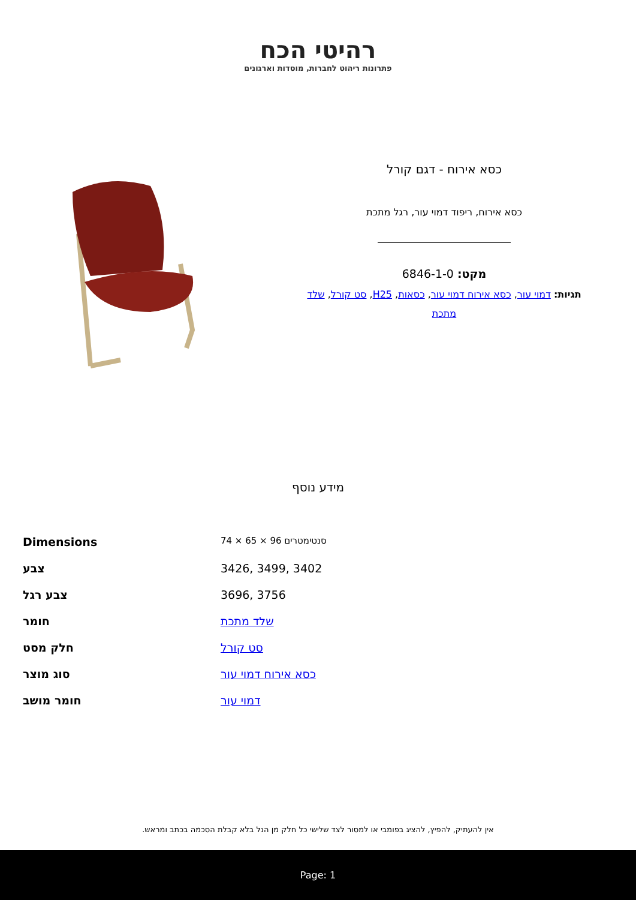רהיטי הכח
פתרונות ריהוט לחברות, מוסדות וארגונים
כסא אירוח - דגם קורל
כסא אירוח, ריפוד דמוי עור, רגל מתכת
מקט: 6846-1-0
תגיות: דמוי עור, כסא אירוח דמוי עור, כסאות, H25, סט קורל, שלד מתכת
מידע נוסף
| Dimensions | 74 × 65 × 96 סנטימטרים |
| צבע | 3426, 3499, 3402 |
| צבע רגל | 3696, 3756 |
| חומר | שלד מתכת |
| חלק מסט | סט קורל |
| סוג מוצר | כסא אירוח דמוי עור |
| חומר מושב | דמוי עור |
אין להעתיק, להפיץ, להציג בפומבי או למסור לצד שלישי כל חלק מן הנל בלא קבלת הסכמה בכתב ומראש.
Page: 1